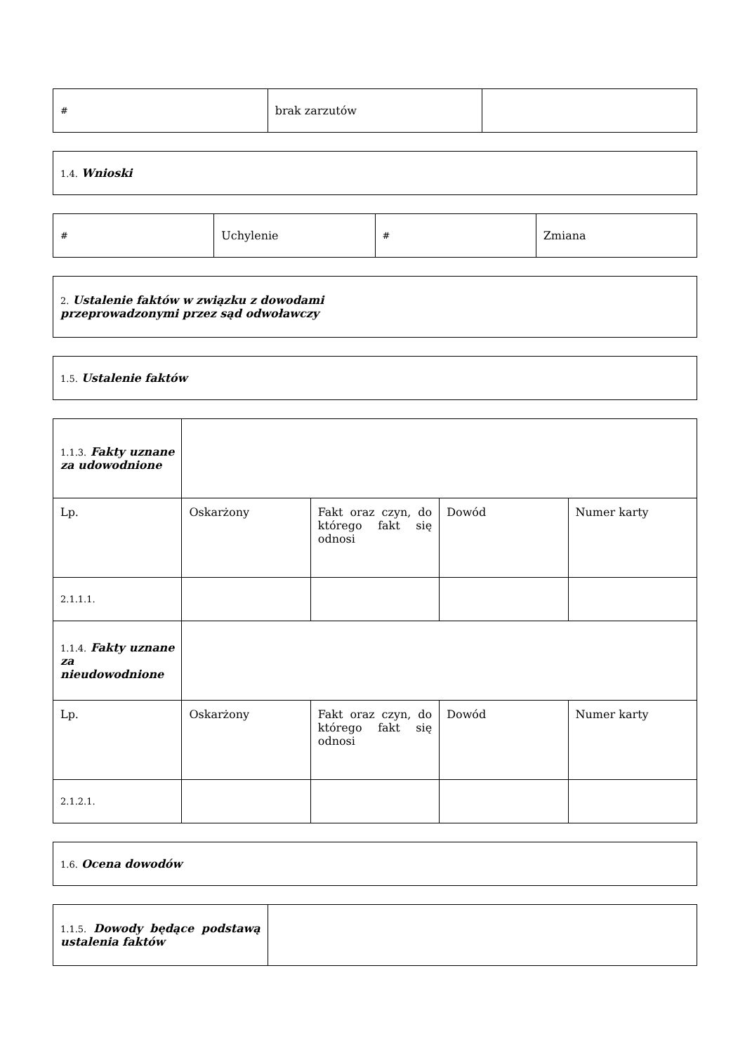| # | brak zarzutów | |
| 1.4. Wnioski |
| # | Uchylenie | # | Zmiana |
| 2. Ustalenie faktów w związku z dowodami przeprowadzonymi przez sąd odwoławczy |
| 1.5. Ustalenie faktów |
| 1.1.3. Fakty uznane za udowodnione | | | | |
| Lp. | Oskarżony | Fakt oraz czyn, do którego fakt się odnosi | Dowód | Numer karty |
| 2.1.1.1. | | | | |
| 1.1.4. Fakty uznane za nieudowodnione | | | | |
| Lp. | Oskarżony | Fakt oraz czyn, do którego fakt się odnosi | Dowód | Numer karty |
| 2.1.2.1. | | | | |
| 1.6. Ocena dowodów |
| 1.1.5. Dowody będące podstawą ustalenia faktów | |